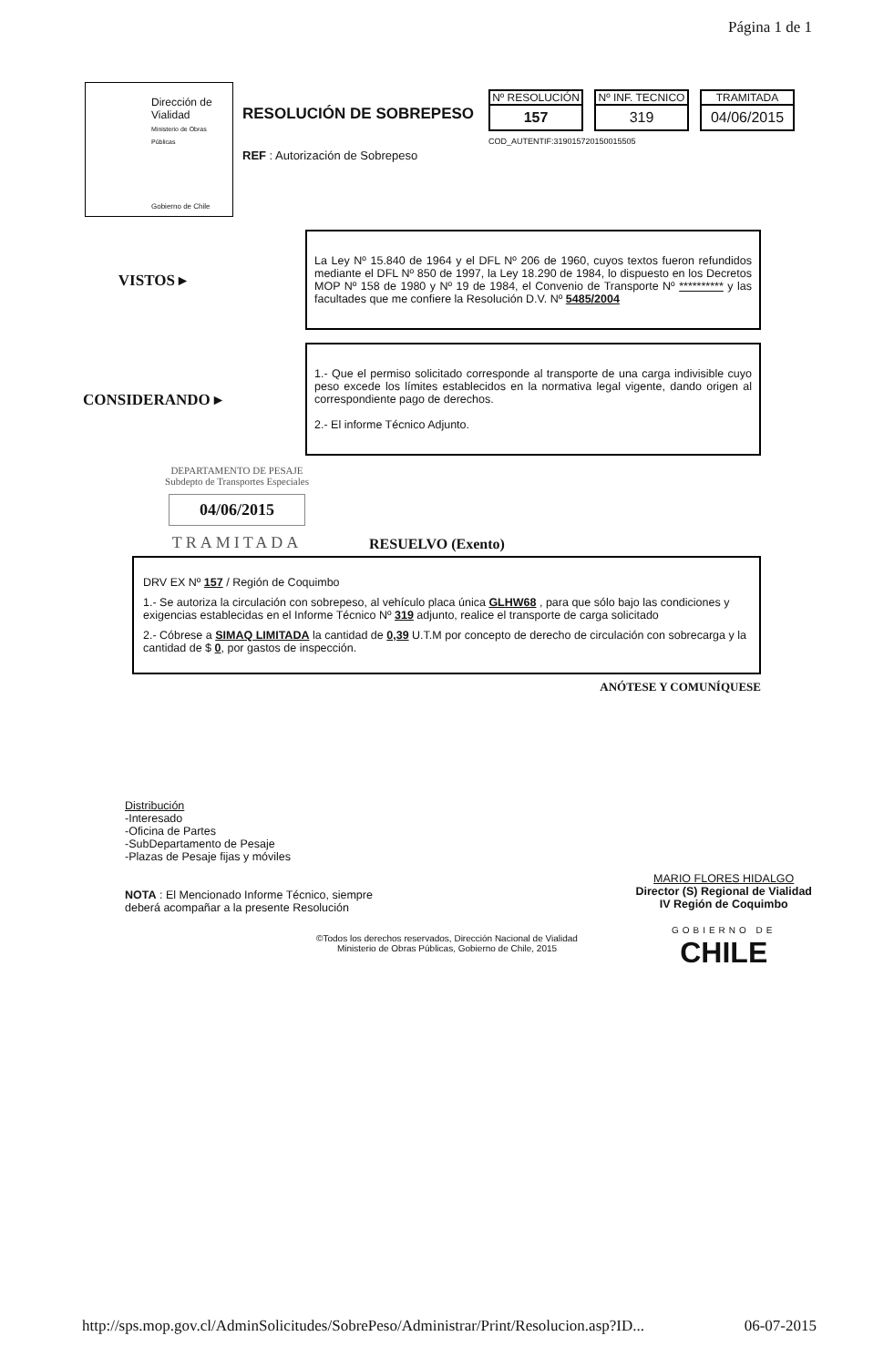Página 1 de 1
Dirección de
Vialidad
Ministerio de Obras Públicas
Gobierno de Chile
RESOLUCIÓN DE SOBREPESO
REF : Autorización de Sobrepeso
Nº RESOLUCIÓN
157
Nº INF. TECNICO
319
TRAMITADA
04/06/2015
COD_AUTENTIF:3190157201500155​05
VISTOS ▸
La Ley Nº 15.840 de 1964 y el DFL Nº 206 de 1960, cuyos textos fueron refundidos mediante el DFL Nº 850 de 1997, la Ley 18.290 de 1984, lo dispuesto en los Decretos MOP Nº 158 de 1980 y Nº 19 de 1984, el Convenio de Transporte Nº ********** y las facultades que me confiere la Resolución D.V. Nº 5485/2004
CONSIDERANDO ▸
1.- Que el permiso solicitado corresponde al transporte de una carga indivisible cuyo peso excede los límites establecidos en la normativa legal vigente, dando origen al correspondiente pago de derechos.
2.- El informe Técnico Adjunto.
DEPARTAMENTO DE PESAJE
Subdepto de Transportes Especiales
04/06/2015
TRAMITADA
RESUELVO (Exento)
DRV EX Nº 157 / Región de Coquimbo
1.- Se autoriza la circulación con sobrepeso, al vehículo placa única GLHW68 , para que sólo bajo las condiciones y exigencias establecidas en el Informe Técnico Nº 319 adjunto, realice el transporte de carga solicitado
2.- Cóbrese a SIMAQ LIMITADA la cantidad de 0,39 U.T.M por concepto de derecho de circulación con sobrecarga y la cantidad de $ 0, por gastos de inspección.
ANÓTESE Y COMUNÍQUESE
Distribución
-Interesado
-Oficina de Partes
-SubDepartamento de Pesaje
-Plazas de Pesaje fijas y móviles
NOTA : El Mencionado Informe Técnico, siempre
deberá acompañar a la presente Resolución
MARIO FLORES HIDALGO
Director (S) Regional de Vialidad
IV Región de Coquimbo
GOBIERNO DE
CHILE
©Todos los derechos reservados, Dirección Nacional de Vialidad
Ministerio de Obras Públicas, Gobierno de Chile, 2015
http://sps.mop.gov.cl/AdminSolicitudes/SobrePeso/Administrar/Print/Resolucion.asp?ID... 06-07-2015